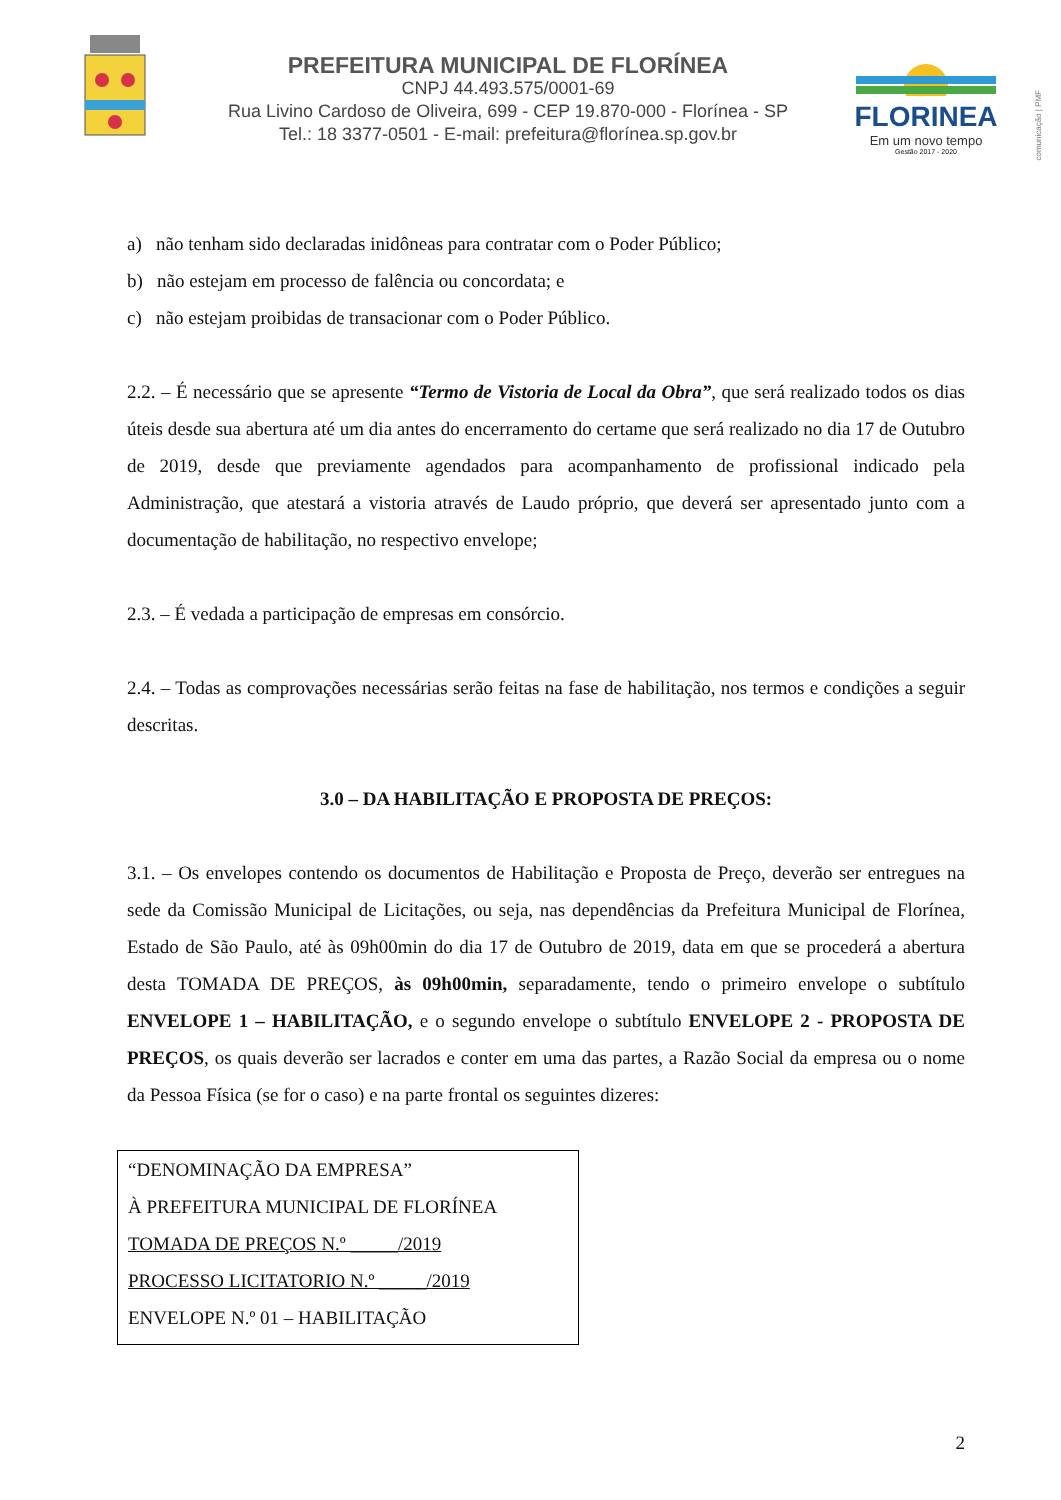PREFEITURA MUNICIPAL DE FLORÍNEA
CNPJ 44.493.575/0001-69
Rua Livino Cardoso de Oliveira, 699 - CEP 19.870-000 - Florínea - SP
Tel.: 18 3377-0501 - E-mail: prefeitura@florínea.sp.gov.br
FLORINEA
Em um novo tempo
Gestão 2017 - 2020
comunicação | PMF
a) não tenham sido declaradas inidôneas para contratar com o Poder Público;
b) não estejam em processo de falência ou concordata; e
c) não estejam proibidas de transacionar com o Poder Público.
2.2. – É necessário que se apresente “Termo de Vistoria de Local da Obra”, que será realizado todos os dias úteis desde sua abertura até um dia antes do encerramento do certame que será realizado no dia 17 de Outubro de 2019, desde que previamente agendados para acompanhamento de profissional indicado pela Administração, que atestará a vistoria através de Laudo próprio, que deverá ser apresentado junto com a documentação de habilitação, no respectivo envelope;
2.3. – É vedada a participação de empresas em consórcio.
2.4. – Todas as comprovações necessárias serão feitas na fase de habilitação, nos termos e condições a seguir descritas.
3.0 – DA HABILITAÇÃO E PROPOSTA DE PREÇOS:
3.1. – Os envelopes contendo os documentos de Habilitação e Proposta de Preço, deverão ser entregues na sede da Comissão Municipal de Licitações, ou seja, nas dependências da Prefeitura Municipal de Florínea, Estado de São Paulo, até às 09h00min do dia 17 de Outubro de 2019, data em que se procederá a abertura desta TOMADA DE PREÇOS, às 09h00min, separadamente, tendo o primeiro envelope o subtítulo ENVELOPE 1 – HABILITAÇÃO, e o segundo envelope o subtítulo ENVELOPE 2 - PROPOSTA DE PREÇOS, os quais deverão ser lacrados e conter em uma das partes, a Razão Social da empresa ou o nome da Pessoa Física (se for o caso) e na parte frontal os seguintes dizeres:
“DENOMINAÇÃO DA EMPRESA”
À PREFEITURA MUNICIPAL DE FLORÍNEA
TOMADA DE PREÇOS N.º _____/2019
PROCESSO LICITATORIO N.º _____/2019
ENVELOPE N.º 01 – HABILITAÇÃO
2